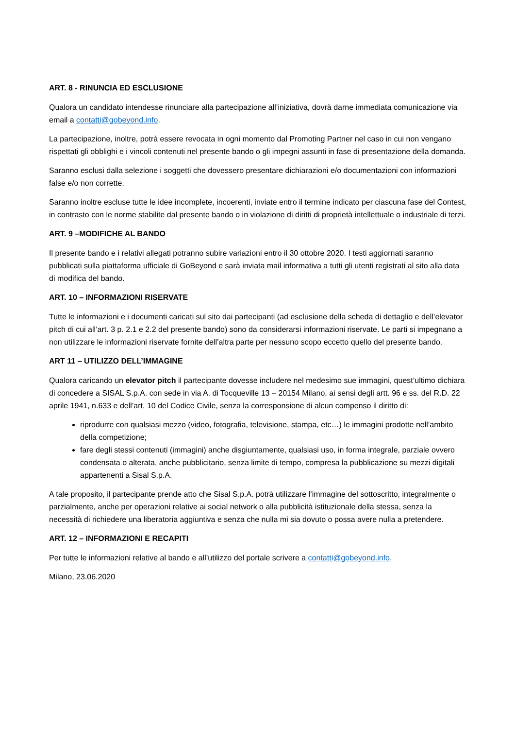ART. 8 - RINUNCIA ED ESCLUSIONE
Qualora un candidato intendesse rinunciare alla partecipazione all’iniziativa, dovrà darne immediata comunicazione via email a contatti@gobeyond.info.
La partecipazione, inoltre, potrà essere revocata in ogni momento dal Promoting Partner nel caso in cui non vengano rispettati gli obblighi e i vincoli contenuti nel presente bando o gli impegni assunti in fase di presentazione della domanda.
Saranno esclusi dalla selezione i soggetti che dovessero presentare dichiarazioni e/o documentazioni con informazioni false e/o non corrette.
Saranno inoltre escluse tutte le idee incomplete, incoerenti, inviate entro il termine indicato per ciascuna fase del Contest, in contrasto con le norme stabilite dal presente bando o in violazione di diritti di proprietà intellettuale o industriale di terzi.
ART. 9 –MODIFICHE AL BANDO
Il presente bando e i relativi allegati potranno subire variazioni entro il 30 ottobre 2020. I testi aggiornati saranno pubblicati sulla piattaforma ufficiale di GoBeyond e sarà inviata mail informativa a tutti gli utenti registrati al sito alla data di modifica del bando.
ART. 10 – INFORMAZIONI RISERVATE
Tutte le informazioni e i documenti caricati sul sito dai partecipanti (ad esclusione della scheda di dettaglio e dell’elevator pitch di cui all’art. 3 p. 2.1 e 2.2 del presente bando) sono da considerarsi informazioni riservate. Le parti si impegnano a non utilizzare le informazioni riservate fornite dell’altra parte per nessuno scopo eccetto quello del presente bando.
ART 11 – UTILIZZO DELL’IMMAGINE
Qualora caricando un elevator pitch il partecipante dovesse includere nel medesimo sue immagini, quest’ultimo dichiara di concedere a SISAL S.p.A. con sede in via A. di Tocqueville 13 – 20154 Milano, ai sensi degli artt. 96 e ss. del R.D. 22 aprile 1941, n.633 e dell’art. 10 del Codice Civile, senza la corresponsione di alcun compenso il diritto di:
riprodurre con qualsiasi mezzo (video, fotografia, televisione, stampa, etc…) le immagini prodotte nell’ambito della competizione;
fare degli stessi contenuti (immagini) anche disgiuntamente, qualsiasi uso, in forma integrale, parziale ovvero condensata o alterata, anche pubblicitario, senza limite di tempo, compresa la pubblicazione su mezzi digitali appartenenti a Sisal S.p.A.
A tale proposito, il partecipante prende atto che Sisal S.p.A. potrà utilizzare l’immagine del sottoscritto, integralmente o parzialmente, anche per operazioni relative ai social network o alla pubblicità istituzionale della stessa, senza la necessità di richiedere una liberatoria aggiuntiva e senza che nulla mi sia dovuto o possa avere nulla a pretendere.
ART. 12 – INFORMAZIONI E RECAPITI
Per tutte le informazioni relative al bando e all’utilizzo del portale scrivere a contatti@gobeyond.info.
Milano, 23.06.2020